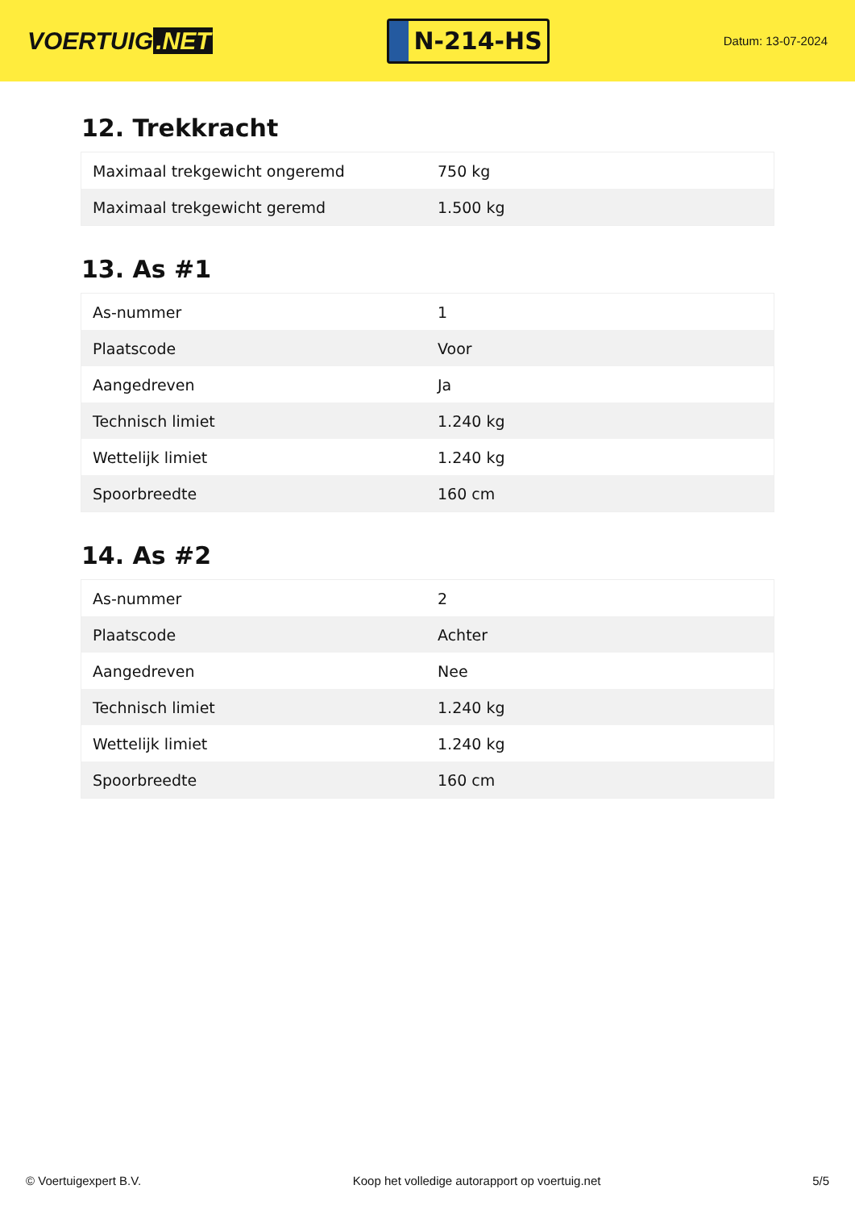VOERTUIG.NET
N-214-HS
Datum: 13-07-2024
12. Trekkracht
| Maximaal trekgewicht ongeremd | 750 kg |
| Maximaal trekgewicht geremd | 1.500 kg |
13. As #1
| As-nummer | 1 |
| Plaatscode | Voor |
| Aangedreven | Ja |
| Technisch limiet | 1.240 kg |
| Wettelijk limiet | 1.240 kg |
| Spoorbreedte | 160 cm |
14. As #2
| As-nummer | 2 |
| Plaatscode | Achter |
| Aangedreven | Nee |
| Technisch limiet | 1.240 kg |
| Wettelijk limiet | 1.240 kg |
| Spoorbreedte | 160 cm |
© Voertuigexpert B.V. Koop het volledige autorapport op voertuig.net 5/5